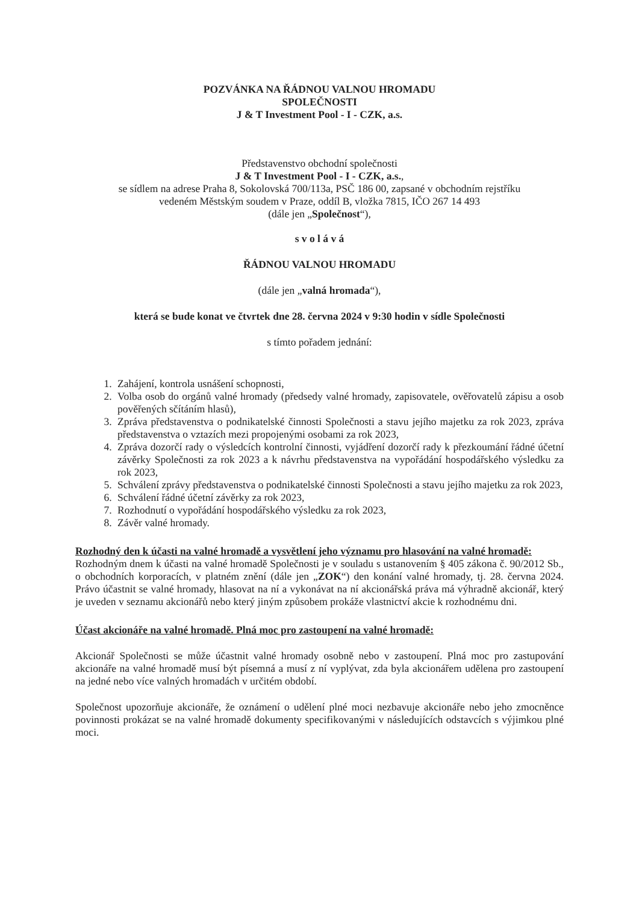POZVÁNKA NA ŘÁDNOU VALNOU HROMADU
SPOLEČNOSTI
J & T Investment Pool - I - CZK, a.s.
Představenstvo obchodní společnosti
J & T Investment Pool - I - CZK, a.s.,
se sídlem na adrese Praha 8, Sokolovská 700/113a, PSČ 186 00, zapsané v obchodním rejstříku
vedeném Městským soudem v Praze, oddíl B, vložka 7815, IČO 267 14 493
(dále jen „Společnost“),
s v o l á v á
ŘÁDNOU VALNOU HROMADU
(dále jen „valná hromada“),
která se bude konat ve čtvrtek dne 28. června 2024 v 9:30 hodin v sídle Společnosti
s tímto pořadem jednání:
1. Zahájení, kontrola usnášení schopnosti,
2. Volba osob do orgánů valné hromady (předsedy valné hromady, zapisovatele, ověřovatelů zápisu a osob pověřených sčítáním hlasů),
3. Zpráva představenstva o podnikatelské činnosti Společnosti a stavu jejího majetku za rok 2023, zpráva představenstva o vztazích mezi propojenými osobami za rok 2023,
4. Zpráva dozorčí rady o výsledcích kontrolní činnosti, vyjádření dozorčí rady k přezkoumání řádné účetní závěrky Společnosti za rok 2023 a k návrhu představenstva na vypořádání hospodářského výsledku za rok 2023,
5. Schválení zprávy představenstva o podnikatelské činnosti Společnosti a stavu jejího majetku za rok 2023,
6. Schválení řádné účetní závěrky za rok 2023,
7. Rozhodnutí o vypořádání hospodářského výsledku za rok 2023,
8. Závěr valné hromady.
Rozhodný den k účasti na valné hromadě a vysvětlení jeho významu pro hlasování na valné hromadě:
Rozhodným dnem k účasti na valné hromadě Společnosti je v souladu s ustanovením § 405 zákona č. 90/2012 Sb., o obchodních korporacích, v platném znění (dále jen „ZOK“) den konání valné hromady, tj. 28. června 2024. Právo účastnit se valné hromady, hlasovat na ní a vykonávat na ní akcionářská práva má výhradně akcionář, který je uveden v seznamu akcionářů nebo který jiným způsobem prokáže vlastnictví akcie k rozhodnému dni.
Účast akcionáře na valné hromadě. Plná moc pro zastoupení na valné hromadě:
Akcionář Společnosti se může účastnit valné hromady osobně nebo v zastoupení. Plná moc pro zastupování akcionáře na valné hromadě musí být písemná a musí z ní vyplývat, zda byla akcionářem udělena pro zastoupení na jedné nebo více valných hromadách v určitém období.
Společnost upozorňuje akcionáře, že oznámení o udělení plné moci nezbavuje akcionáře nebo jeho zmocněnce povinnosti prokázat se na valné hromadě dokumenty specifikovanými v následujících odstavcích s výjimkou plné moci.